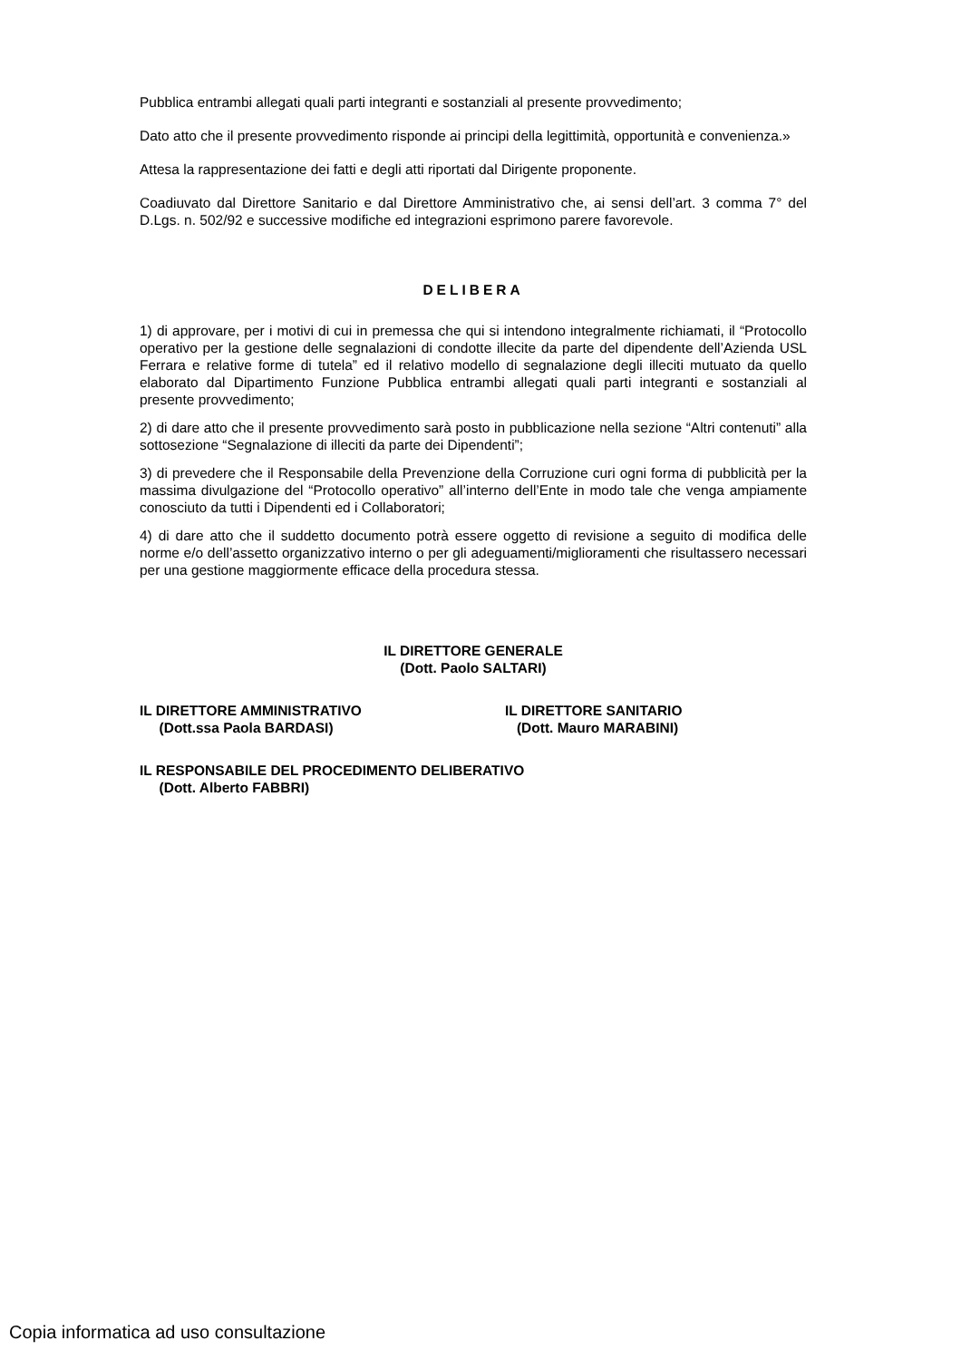Pubblica entrambi allegati quali parti integranti e sostanziali al presente provvedimento;
Dato atto che il presente provvedimento risponde ai principi della legittimità, opportunità e convenienza.»
Attesa la rappresentazione dei fatti e degli atti riportati dal Dirigente proponente.
Coadiuvato dal Direttore Sanitario e dal Direttore Amministrativo che, ai sensi dell’art. 3 comma 7° del D.Lgs. n. 502/92 e successive modifiche ed integrazioni esprimono parere favorevole.
DELIBERA
1) di approvare, per i motivi di cui in premessa che qui si intendono integralmente richiamati, il “Protocollo operativo per la gestione delle segnalazioni di condotte illecite da parte del dipendente dell’Azienda USL Ferrara e relative forme di tutela” ed il relativo modello di segnalazione degli illeciti mutuato da quello elaborato dal Dipartimento Funzione Pubblica entrambi allegati quali parti integranti e sostanziali al presente provvedimento;
2) di dare atto che il presente provvedimento sarà posto in pubblicazione nella sezione “Altri contenuti” alla sottosezione “Segnalazione di illeciti da parte dei Dipendenti”;
3) di prevedere che il Responsabile della Prevenzione della Corruzione curi ogni forma di pubblicità per la massima divulgazione del “Protocollo operativo” all’interno dell’Ente in modo tale che venga ampiamente conosciuto da tutti i Dipendenti ed i Collaboratori;
4) di dare atto che il suddetto documento potrà essere oggetto di revisione a seguito di modifica delle norme e/o dell’assetto organizzativo interno o per gli adeguamenti/miglioramenti che risultassero necessari per una gestione maggiormente efficace della procedura stessa.
IL DIRETTORE GENERALE
(Dott. Paolo SALTARI)
IL DIRETTORE AMMINISTRATIVO
(Dott.ssa Paola BARDASI)
IL DIRETTORE SANITARIO
(Dott. Mauro MARABINI)
IL RESPONSABILE DEL PROCEDIMENTO DELIBERATIVO
(Dott. Alberto FABBRI)
Copia informatica ad uso consultazione